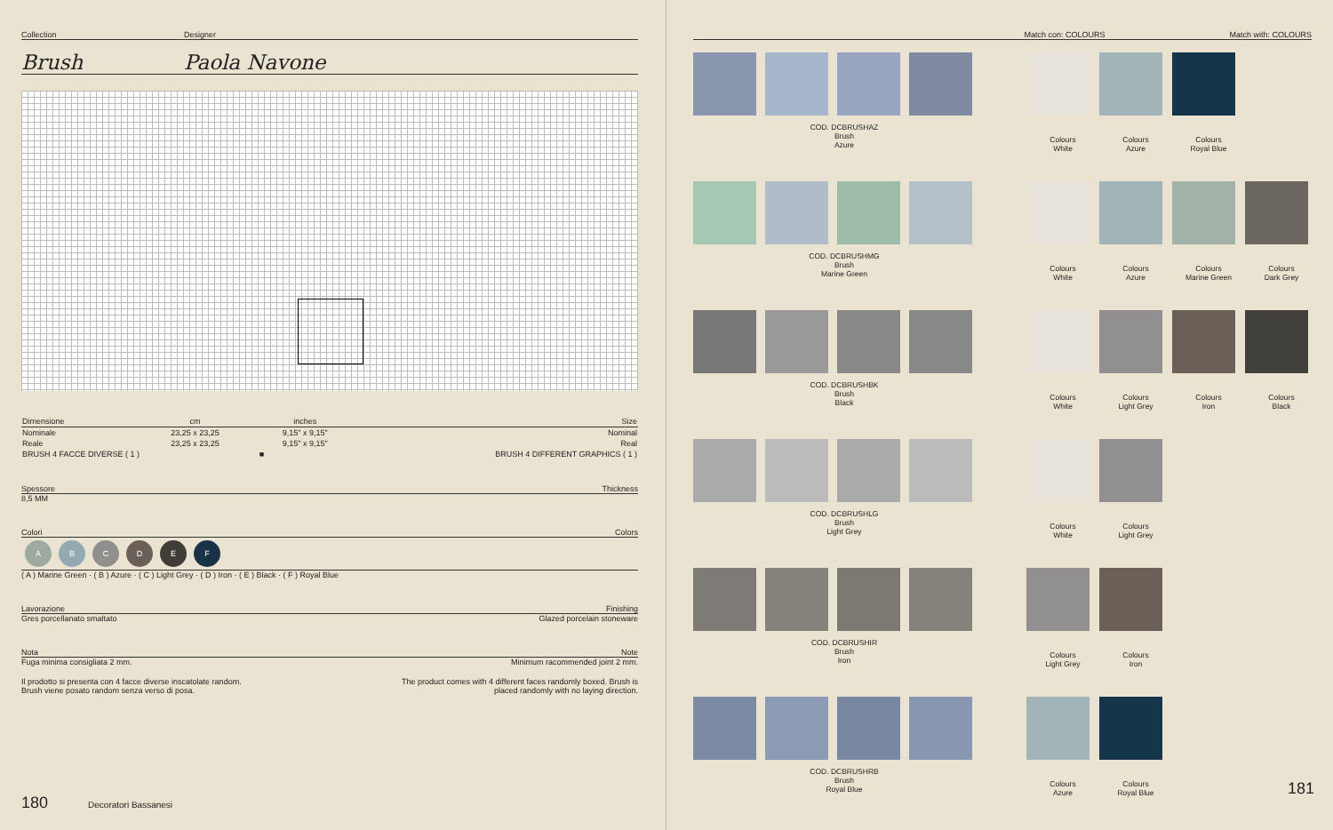Collection Designer
Brush Paola Navone
| Dimensione | cm | inches | Size |
| Nominale | 23,25 x 23,25 | 9,15" x 9,15" | Nominal |
| Reale | 23,25 x 23,25 | 9,15" x 9,15" | Real |
| BRUSH 4 FACCE DIVERSE ( 1 ) | | ■ | BRUSH 4 DIFFERENT GRAPHICS ( 1 ) |
Spessore Thickness
8,5 MM
Colori Colors
ABCDEF
( A ) Marine Green · ( B ) Azure · ( C ) Light Grey · ( D ) Iron · ( E ) Black · ( F ) Royal Blue
Lavorazione Finishing
Gres porcellanato smaltato Glazed porcelain stoneware
Nota Note
Fuga minima consigliata 2 mm. Minimum racommended joint 2 mm.
Il prodotto si presenta con 4 facce diverse inscatolate random.
Brush viene posato random senza verso di posa. The product comes with 4 different faces randomly boxed. Brush is
placed randomly with no laying direction.
180 Decoratori Bassanesi
Match con: COLOURS Match with: COLOURS
COD. DCBRUSHAZ
Brush
Azure
Colours
White Colours
Azure Colours
Royal Blue
COD. DCBRUSHMG
Brush
Marine Green
Colours
White Colours
Azure Colours
Marine Green Colours
Dark Grey
COD. DCBRUSHBK
Brush
Black
Colours
White Colours
Light Grey Colours
Iron Colours
Black
COD. DCBRUSHLG
Brush
Light Grey
Colours
White Colours
Light Grey
COD. DCBRUSHIR
Brush
Iron
Colours
Light Grey Colours
Iron
COD. DCBRUSHRB
Brush
Royal Blue
Colours
Azure Colours
Royal Blue 181